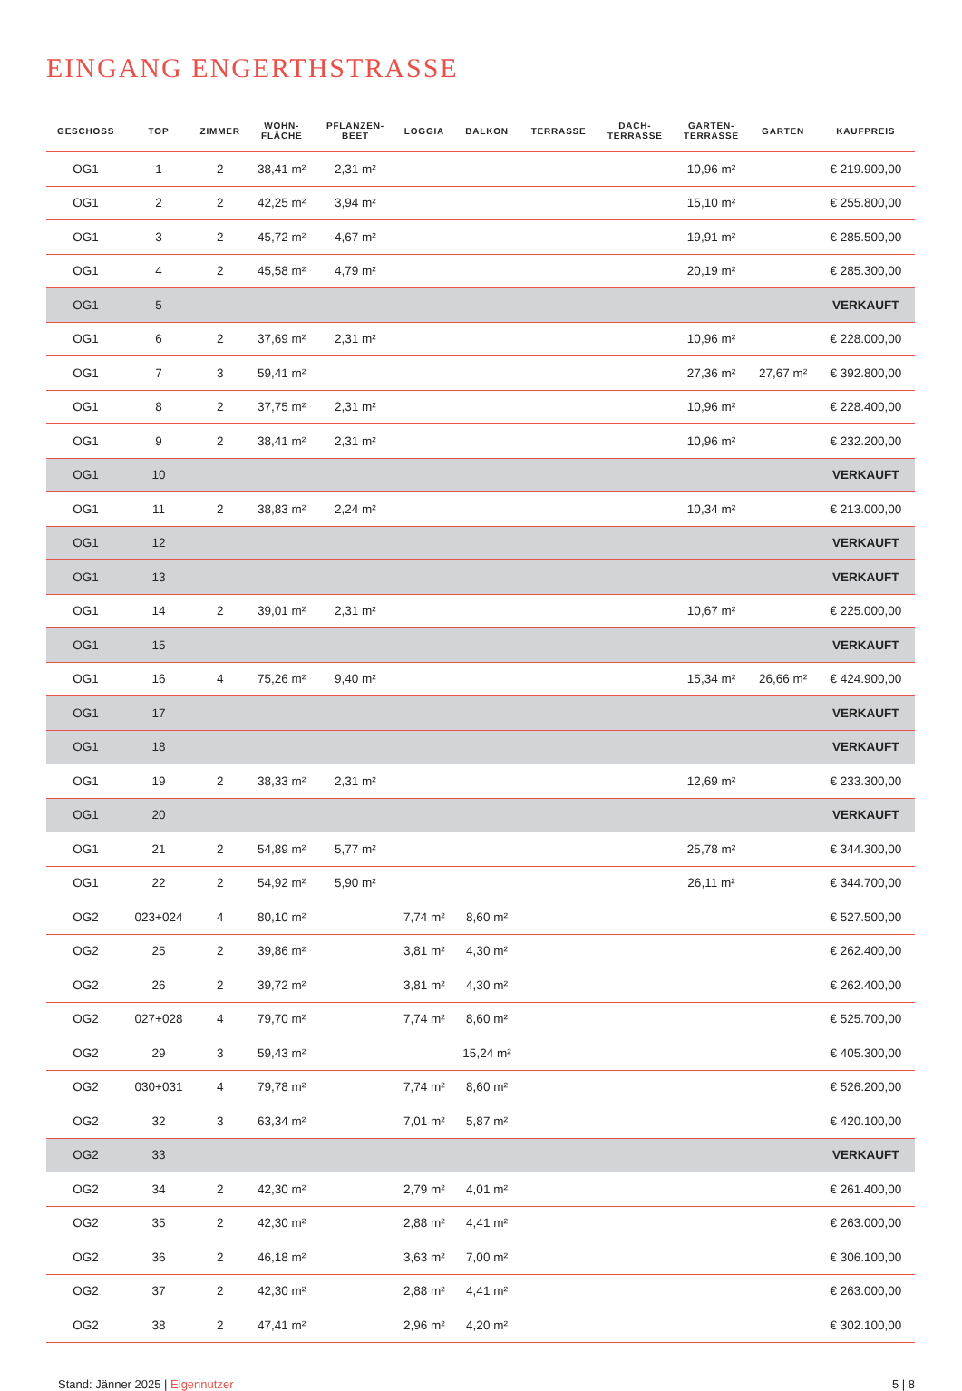EINGANG ENGERTHSTRASSE
| GESCHOSS | TOP | ZIMMER | WOHN- FLÄCHE | PFLANZEN- BEET | LOGGIA | BALKON | TERRASSE | DACH- TERRASSE | GARTEN- TERRASSE | GARTEN | KAUFPREIS |
| --- | --- | --- | --- | --- | --- | --- | --- | --- | --- | --- | --- |
| OG1 | 1 | 2 | 38,41 m² | 2,31 m² | | | | | 10,96 m² | | € 219.900,00 |
| OG1 | 2 | 2 | 42,25 m² | 3,94 m² | | | | | 15,10 m² | | € 255.800,00 |
| OG1 | 3 | 2 | 45,72 m² | 4,67 m² | | | | | 19,91 m² | | € 285.500,00 |
| OG1 | 4 | 2 | 45,58 m² | 4,79 m² | | | | | 20,19 m² | | € 285.300,00 |
| OG1 | 5 | | | | | | | | | | VERKAUFT |
| OG1 | 6 | 2 | 37,69 m² | 2,31 m² | | | | | 10,96 m² | | € 228.000,00 |
| OG1 | 7 | 3 | 59,41 m² | | | | | | 27,36 m² | 27,67 m² | € 392.800,00 |
| OG1 | 8 | 2 | 37,75 m² | 2,31 m² | | | | | 10,96 m² | | € 228.400,00 |
| OG1 | 9 | 2 | 38,41 m² | 2,31 m² | | | | | 10,96 m² | | € 232.200,00 |
| OG1 | 10 | | | | | | | | | | VERKAUFT |
| OG1 | 11 | 2 | 38,83 m² | 2,24 m² | | | | | 10,34 m² | | € 213.000,00 |
| OG1 | 12 | | | | | | | | | | VERKAUFT |
| OG1 | 13 | | | | | | | | | | VERKAUFT |
| OG1 | 14 | 2 | 39,01 m² | 2,31 m² | | | | | 10,67 m² | | € 225.000,00 |
| OG1 | 15 | | | | | | | | | | VERKAUFT |
| OG1 | 16 | 4 | 75,26 m² | 9,40 m² | | | | | 15,34 m² | 26,66 m² | € 424.900,00 |
| OG1 | 17 | | | | | | | | | | VERKAUFT |
| OG1 | 18 | | | | | | | | | | VERKAUFT |
| OG1 | 19 | 2 | 38,33 m² | 2,31 m² | | | | | 12,69 m² | | € 233.300,00 |
| OG1 | 20 | | | | | | | | | | VERKAUFT |
| OG1 | 21 | 2 | 54,89 m² | 5,77 m² | | | | | 25,78 m² | | € 344.300,00 |
| OG1 | 22 | 2 | 54,92 m² | 5,90 m² | | | | | 26,11 m² | | € 344.700,00 |
| OG2 | 023+024 | 4 | 80,10 m² | | 7,74 m² | 8,60 m² | | | | | € 527.500,00 |
| OG2 | 25 | 2 | 39,86 m² | | 3,81 m² | 4,30 m² | | | | | € 262.400,00 |
| OG2 | 26 | 2 | 39,72 m² | | 3,81 m² | 4,30 m² | | | | | € 262.400,00 |
| OG2 | 027+028 | 4 | 79,70 m² | | 7,74 m² | 8,60 m² | | | | | € 525.700,00 |
| OG2 | 29 | 3 | 59,43 m² | | | 15,24 m² | | | | | € 405.300,00 |
| OG2 | 030+031 | 4 | 79,78 m² | | 7,74 m² | 8,60 m² | | | | | € 526.200,00 |
| OG2 | 32 | 3 | 63,34 m² | | 7,01 m² | 5,87 m² | | | | | € 420.100,00 |
| OG2 | 33 | | | | | | | | | | VERKAUFT |
| OG2 | 34 | 2 | 42,30 m² | | 2,79 m² | 4,01 m² | | | | | € 261.400,00 |
| OG2 | 35 | 2 | 42,30 m² | | 2,88 m² | 4,41 m² | | | | | € 263.000,00 |
| OG2 | 36 | 2 | 46,18 m² | | 3,63 m² | 7,00 m² | | | | | € 306.100,00 |
| OG2 | 37 | 2 | 42,30 m² | | 2,88 m² | 4,41 m² | | | | | € 263.000,00 |
| OG2 | 38 | 2 | 47,41 m² | | 2,96 m² | 4,20 m² | | | | | € 302.100,00 |
Stand: Jänner 2025 | Eigennutzer 5 | 8